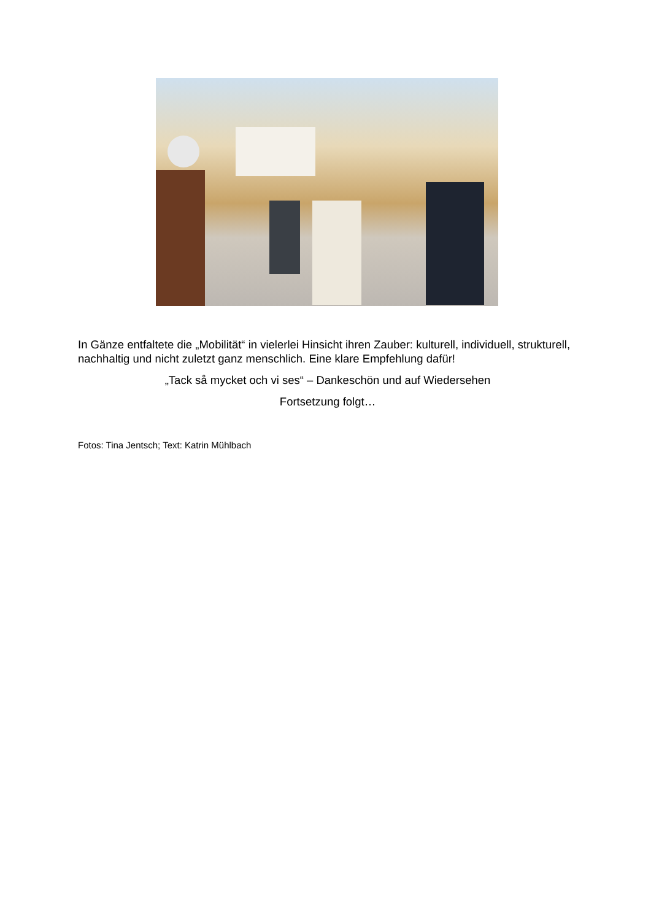In Gänze entfaltete die „Mobilität“ in vielerlei Hinsicht ihren Zauber: kulturell, individuell, strukturell, nachhaltig und nicht zuletzt ganz menschlich. Eine klare Empfehlung dafür!
„Tack så mycket och vi ses“ – Dankeschön und auf Wiedersehen
Fortsetzung folgt…
Fotos: Tina Jentsch; Text: Katrin Mühlbach